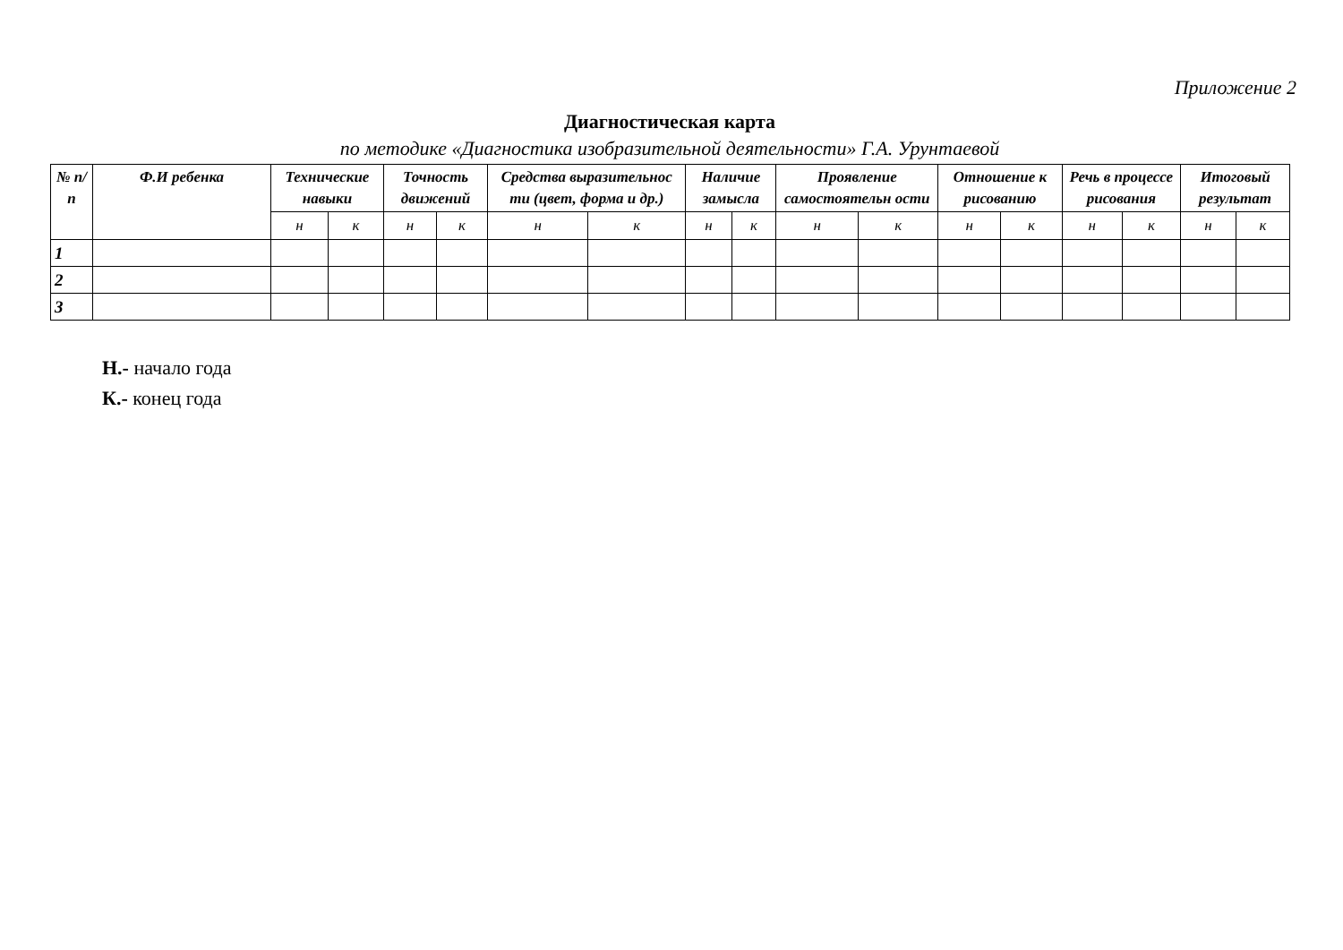Приложение 2
Диагностическая карта
по методике «Диагностика изобразительной деятельности» Г.А. Урунтаевой
| № п/ п | Ф.И ребенка | Технические навыки | | Точность движений | | Средства выразительнос ти (цвет, форма и др.) | | Наличие замысла | | Проявление самостоятельн ости | | Отношение к рисованию | | Речь в процессе рисования | | Итоговый результат | |
| --- | --- | --- | --- | --- | --- | --- | --- | --- | --- | --- | --- | --- | --- | --- | --- | --- | --- |
| | | н | к | н | к | н | к | н | к | н | к | н | к | н | к | н | к |
| 1 | | | | | | | | | | | | | | | | | |
| 2 | | | | | | | | | | | | | | | | | |
| 3 | | | | | | | | | | | | | | | | | |
Н.- начало года
К.- конец года